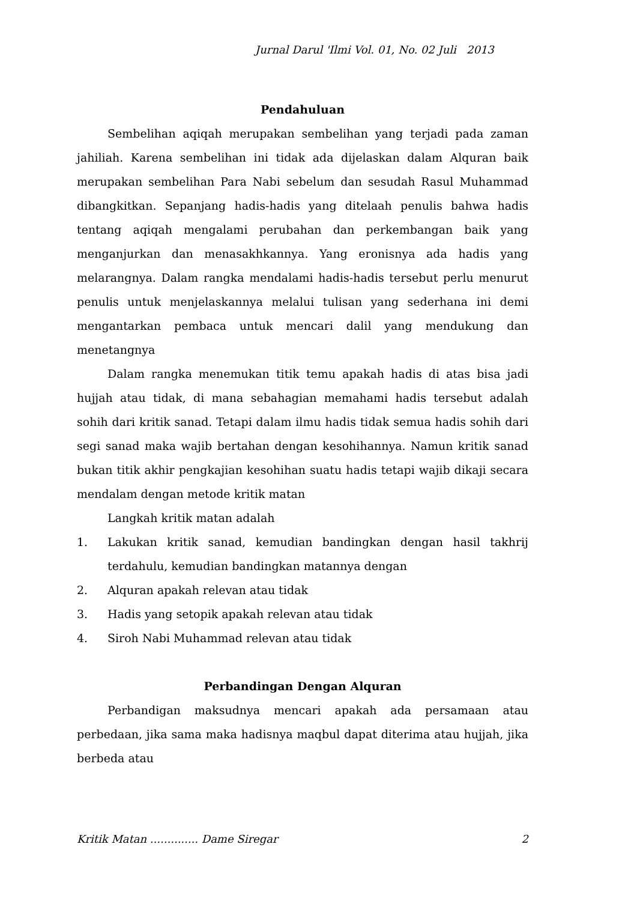Jurnal Darul 'Ilmi Vol. 01, No. 02 Juli 2013
Pendahuluan
Sembelihan aqiqah merupakan sembelihan yang terjadi pada zaman jahiliah. Karena sembelihan ini tidak ada dijelaskan dalam Alquran baik merupakan sembelihan Para Nabi sebelum dan sesudah Rasul Muhammad dibangkitkan. Sepanjang hadis-hadis yang ditelaah penulis bahwa hadis tentang aqiqah mengalami perubahan dan perkembangan baik yang menganjurkan dan menasakhkannya. Yang eronisnya ada hadis yang melarangnya. Dalam rangka mendalami hadis-hadis tersebut perlu menurut penulis untuk menjelaskannya melalui tulisan yang sederhana ini demi mengantarkan pembaca untuk mencari dalil yang mendukung dan menetangnya
Dalam rangka menemukan titik temu apakah hadis di atas bisa jadi hujjah atau tidak, di mana sebahagian memahami hadis tersebut adalah sohih dari kritik sanad. Tetapi dalam ilmu hadis tidak semua hadis sohih dari segi sanad maka wajib bertahan dengan kesohihannya. Namun kritik sanad bukan titik akhir pengkajian kesohihan suatu hadis tetapi wajib dikaji secara mendalam dengan metode kritik matan
Langkah kritik matan adalah
1. Lakukan kritik sanad, kemudian bandingkan dengan hasil takhrij terdahulu, kemudian bandingkan matannya dengan
2. Alquran apakah relevan atau tidak
3. Hadis yang setopik apakah relevan atau tidak
4. Siroh Nabi Muhammad relevan atau tidak
Perbandingan Dengan Alquran
Perbandigan maksudnya mencari apakah ada persamaan atau perbedaan, jika sama maka hadisnya maqbul dapat diterima atau hujjah, jika berbeda atau
Kritik Matan .............. Dame Siregar 2